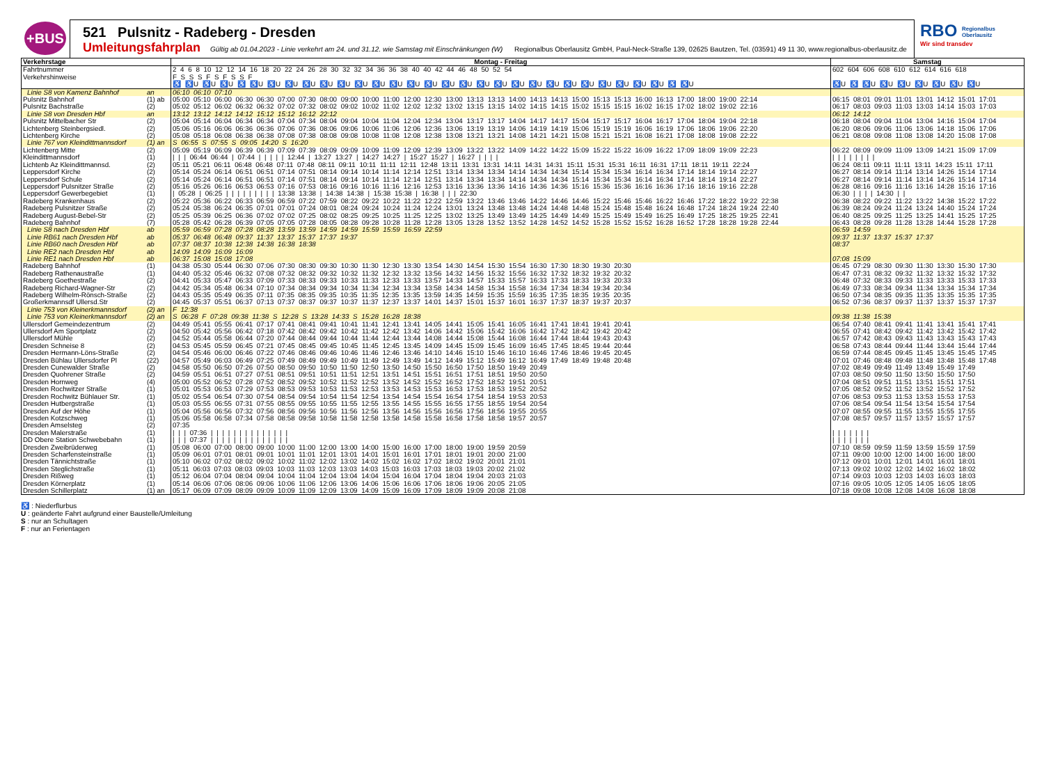+BUS
521 Pulsnitz - Radeberg - Dresden
Umleitungsfahrplan Gültig ab 01.04.2023 - Linie verkehrt am 24. und 31.12. wie Samstag mit Einschränkungen (W) Regionalbus Oberlausitz GmbH, Paul-Neck-Straße 139, 02625 Bautzen, Tel. (03591) 49 11 30, www.regionalbus-oberlausitz.de
RBO Regionalbus
Oberlausitz
Wir sind transdev
| Verkehrstage | | Montag - Freitag | Samstag |
| --- | --- | --- | --- |
| Fahrtnummer | | 2 4 6 8 10 12 12 14 16 18 20 22 24 26 28 30 32 32 34 36 36 38 40 40 42 44 46 48 50 52 54 | 602 604 606 608 610 612 614 616 618 |
| Verkehrshinweise | | F S S S F S F S S F | |
| | | ♿ ♿U ♿U ♿U ♿ ♿U ♿U ♿U ♿U ♿U ♿U ♿U ♿U ♿U ♿U ♿U ♿U ♿U ♿U ♿U ♿U ♿U ♿U ♿U ♿U ♿U ♿U ♿U ♿U ♿ ♿U | ♿U ♿ ♿U ♿U ♿U ♿U ♿U ♿U ♿U |
| Linie S8 von Kamenz Bahnhof | an | 06:10 06:10 07:10 | |
| Pulsnitz Bahnhof | (1) ab | 05:00 05:10 06:00 06:30 06:30 07:00 07:30 08:00 09:00 10:00 11:00 12:00 12:30 13:00 13:13 13:13 14:00 14:13 14:13 15:00 15:13 15:13 16:00 16:13 17:00 18:00 19:00 22:14 | 06:15 08:01 09:01 11:01 13:01 14:12 15:01 17:01 |
| Pulsnitz Bachstraße | (2) | 05:02 05:12 06:02 06:32 06:32 07:02 07:32 08:02 09:02 10:02 11:02 12:02 12:32 13:02 13:15 13:15 14:02 14:15 14:15 15:02 15:15 15:15 16:02 16:15 17:02 18:02 19:02 22:16 | 06:17 08:03 09:03 11:03 13:03 14:14 15:03 17:03 |
| Linie S8 von Dresden Hbf | an | 13:12 13:12 14:12 14:12 15:12 15:12 16:12 22:12 | 06:12 14:12 |
| Pulsnitz Mittelbacher Str | (2) | 05:04 05:14 06:04 06:34 06:34 07:04 07:34 08:04 09:04 10:04 11:04 12:04 12:34 13:04 13:17 13:17 14:04 14:17 14:17 15:04 15:17 15:17 16:04 16:17 17:04 18:04 19:04 22:18 | 06:18 08:04 09:04 11:04 13:04 14:16 15:04 17:04 |
| Lichtenberg Steinbergsiedl. | (2) | 05:06 05:16 06:06 06:36 06:36 07:06 07:36 08:06 09:06 10:06 11:06 12:06 12:36 13:06 13:19 13:19 14:06 14:19 14:19 15:06 15:19 15:19 16:06 16:19 17:06 18:06 19:06 22:20 | 06:20 08:06 09:06 11:06 13:06 14:18 15:06 17:06 |
| Lichtenberg Kirche | (2) | 05:08 05:18 06:08 06:38 06:38 07:08 07:38 08:08 09:08 10:08 11:08 12:08 12:38 13:08 13:21 13:21 14:08 14:21 14:21 15:08 15:21 15:21 16:08 16:21 17:08 18:08 19:08 22:22 | 06:21 08:08 09:08 11:08 13:08 14:20 15:08 17:08 |
| Linie 767 von Kleindittmannsdorf | (1) an | S 06:55 S 07:55 S 09:05 14:20 S 16:20 | |
| Lichtenberg Mitte | (2) | 05:09 05:19 06:09 06:39 06:39 07:09 07:39 08:09 09:09 10:09 11:09 12:09 12:39 13:09 13:22 13:22 14:09 14:22 14:22 15:09 15:22 15:22 16:09 16:22 17:09 18:09 19:09 22:23 | 06:22 08:09 09:09 11:09 13:09 14:21 15:09 17:09 |
| Kleindittmannsdorf | (1) | / / / 06:44 06:44 / 07:44 / / / / / 12:44 / 13:27 13:27 / 14:27 14:27 / 15:27 15:27 / 16:27 / / / / | / / / / / / / / |
| Lichtenb Az Kleindittmannsd. | (2) | 05:11 05:21 06:11 06:48 06:48 07:11 07:48 08:11 09:11 10:11 11:11 12:11 12:48 13:11 13:31 13:31 14:11 14:31 14:31 15:11 15:31 15:31 16:11 16:31 17:11 18:11 19:11 22:24 | 06:24 08:11 09:11 11:11 13:11 14:23 15:11 17:11 |
| Leppersdorf Kirche | (2) | 05:14 05:24 06:14 06:51 06:51 07:14 07:51 08:14 09:14 10:14 11:14 12:14 12:51 13:14 13:34 13:34 14:14 14:34 14:34 15:14 15:34 15:34 16:14 16:34 17:14 18:14 19:14 22:27 | 06:27 08:14 09:14 11:14 13:14 14:26 15:14 17:14 |
| Leppersdorf Schule | (2) | 05:14 05:24 06:14 06:51 06:51 07:14 07:51 08:14 09:14 10:14 11:14 12:14 12:51 13:14 13:34 13:34 14:14 14:34 14:34 15:14 15:34 15:34 16:14 16:34 17:14 18:14 19:14 22:27 | 06:27 08:14 09:14 11:14 13:14 14:26 15:14 17:14 |
| Leppersdorf Pulsnitzer Straße | (2) | 05:16 05:26 06:16 06:53 06:53 07:16 07:53 08:16 09:16 10:16 11:16 12:16 12:53 13:16 13:36 13:36 14:16 14:36 14:36 15:16 15:36 15:36 16:16 16:36 17:16 18:16 19:16 22:28 | 06:28 08:16 09:16 11:16 13:16 14:28 15:16 17:16 |
| Leppersdorf Gewerbegebiet | (1) | / 05:28 / 06:25 / / / / / / / / / 13:38 13:38 / 14:38 14:38 / 15:38 15:38 / 16:38 / / / 22:30 | 06:30 / / / / 14:30 / / |
| Radeberg Krankenhaus | (2) | 05:22 05:36 06:22 06:33 06:59 06:59 07:22 07:59 08:22 09:22 10:22 11:22 12:22 12:59 13:22 13:46 13:46 14:22 14:46 14:46 15:22 15:46 15:46 16:22 16:46 17:22 18:22 19:22 22:38 | 06:38 08:22 09:22 11:22 13:22 14:38 15:22 17:22 |
| Radeberg Pulsnitzer Straße | (2) | 05:24 05:38 06:24 06:35 07:01 07:01 07:24 08:01 08:24 09:24 10:24 11:24 12:24 13:01 13:24 13:48 13:48 14:24 14:48 14:48 15:24 15:48 15:48 16:24 16:48 17:24 18:24 19:24 22:40 | 06:39 08:24 09:24 11:24 13:24 14:40 15:24 17:24 |
| Radeberg August-Bebel-Str | (2) | 05:25 05:39 06:25 06:36 07:02 07:02 07:25 08:02 08:25 09:25 10:25 11:25 12:25 13:02 13:25 13:49 13:49 14:25 14:49 14:49 15:25 15:49 15:49 16:25 16:49 17:25 18:25 19:25 22:41 | 06:40 08:25 09:25 11:25 13:25 14:41 15:25 17:25 |
| Radeberg Bahnhof | (7) | 05:28 05:42 06:28 06:39 07:05 07:05 07:28 08:05 08:28 09:28 10:28 11:28 12:28 13:05 13:28 13:52 13:52 14:28 14:52 14:52 15:28 15:52 15:52 16:28 16:52 17:28 18:28 19:28 22:44 | 06:43 08:28 09:28 11:28 13:28 14:44 15:28 17:28 |
| Linie S8 nach Dresden Hbf | ab | 05:59 06:59 07:28 07:28 08:28 13:59 13:59 14:59 14:59 15:59 15:59 16:59 22:59 | 06:59 14:59 |
| Linie RB61 nach Dresden Hbf | ab | 05:37 06:48 06:48 09:37 11:37 13:37 15:37 17:37 19:37 | 09:37 11:37 13:37 15:37 17:37 |
| Linie RB60 nach Dresden Hbf | ab | 07:37 08:37 10:38 12:38 14:38 16:38 18:38 | 08:37 |
| Linie RE2 nach Dresden Hbf | ab | 14:09 14:09 16:09 16:09 | |
| Linie RE1 nach Dresden Hbf | ab | 06:37 15:08 15:08 17:08 | 07:08 15:09 |
| Radeberg Bahnhof | (1) | 04:38 05:30 05:44 06:30 07:06 07:30 08:30 09:30 10:30 11:30 12:30 13:30 13:54 14:30 14:54 15:30 15:54 16:30 17:30 18:30 19:30 20:30 | 06:45 07:29 08:30 09:30 11:30 13:30 15:30 17:30 |
| Radeberg Rathenaustraße | (1) | 04:40 05:32 05:46 06:32 07:08 07:32 08:32 09:32 10:32 11:32 12:32 13:32 13:56 14:32 14:56 15:32 15:56 16:32 17:32 18:32 19:32 20:32 | 06:47 07:31 08:32 09:32 11:32 13:32 15:32 17:32 |
| Radeberg Goethestraße | (2) | 04:41 05:33 05:47 06:33 07:09 07:33 08:33 09:33 10:33 11:33 12:33 13:33 13:57 14:33 14:57 15:33 15:57 16:33 17:33 18:33 19:33 20:33 | 06:48 07:32 08:33 09:33 11:33 13:33 15:33 17:33 |
| Radeberg Richard-Wagner-Str | (2) | 04:42 05:34 05:48 06:34 07:10 07:34 08:34 09:34 10:34 11:34 12:34 13:34 13:58 14:34 14:58 15:34 15:58 16:34 17:34 18:34 19:34 20:34 | 06:49 07:33 08:34 09:34 11:34 13:34 15:34 17:34 |
| Radeberg Wilhelm-Rönsch-Straße | (2) | 04:43 05:35 05:49 06:35 07:11 07:35 08:35 09:35 10:35 11:35 12:35 13:35 13:59 14:35 14:59 15:35 15:59 16:35 17:35 18:35 19:35 20:35 | 06:50 07:34 08:35 09:35 11:35 13:35 15:35 17:35 |
| Großerkmannsdf Ullersd.Str | (2) | 04:45 05:37 05:51 06:37 07:13 07:37 08:37 09:37 10:37 11:37 12:37 13:37 14:01 14:37 15:01 15:37 16:01 16:37 17:37 18:37 19:37 20:37 | 06:52 07:36 08:37 09:37 11:37 13:37 15:37 17:37 |
| Linie 753 von Kleinerkmannsdorf | (2) an | F 12:38 | |
| Linie 753 von Kleinerkmannsdorf | (2) an | S 06:28 F 07:28 09:38 11:38 S 12:28 S 13:28 14:33 S 15:28 16:28 18:38 | 09:38 11:38 15:38 |
| Ullersdorf Gemeindezentrum | (2) | 04:49 05:41 05:55 06:41 07:17 07:41 08:41 09:41 10:41 11:41 12:41 13:41 14:05 14:41 15:05 15:41 16:05 16:41 17:41 18:41 19:41 20:41 | 06:54 07:40 08:41 09:41 11:41 13:41 15:41 17:41 |
| Ullersdorf Am Sportplatz | (2) | 04:50 05:42 05:56 06:42 07:18 07:42 08:42 09:42 10:42 11:42 12:42 13:42 14:06 14:42 15:06 15:42 16:06 16:42 17:42 18:42 19:42 20:42 | 06:55 07:41 08:42 09:42 11:42 13:42 15:42 17:42 |
| Ullersdorf Mühle | (2) | 04:52 05:44 05:58 06:44 07:20 07:44 08:44 09:44 10:44 11:44 12:44 13:44 14:08 14:44 15:08 15:44 16:08 16:44 17:44 18:44 19:43 20:43 | 06:57 07:42 08:43 09:43 11:43 13:43 15:43 17:43 |
| Dresden Schneise 8 | (2) | 04:53 05:45 05:59 06:45 07:21 07:45 08:45 09:45 10:45 11:45 12:45 13:45 14:09 14:45 15:09 15:45 16:09 16:45 17:45 18:45 19:44 20:44 | 06:58 07:43 08:44 09:44 11:44 13:44 15:44 17:44 |
| Dresden Hermann-Löns-Straße | (2) | 04:54 05:46 06:00 06:46 07:22 07:46 08:46 09:46 10:46 11:46 12:46 13:46 14:10 14:46 15:10 15:46 16:10 16:46 17:46 18:46 19:45 20:45 | 06:59 07:44 08:45 09:45 11:45 13:45 15:45 17:45 |
| Dresden Bühlau Ullersdorfer Pl | (22) | 04:57 05:49 06:03 06:49 07:25 07:49 08:49 09:49 10:49 11:49 12:49 13:49 14:12 14:49 15:12 15:49 16:12 16:49 17:49 18:49 19:48 20:48 | 07:01 07:46 08:48 09:48 11:48 13:48 15:48 17:48 |
| Dresden Cunewalder Straße | (2) | 04:58 05:50 06:50 07:26 07:50 08:50 09:50 10:50 11:50 12:50 13:50 14:50 15:50 16:50 17:50 18:50 19:49 20:49 | 07:02 08:49 09:49 11:49 13:49 15:49 17:49 |
| Dresden Quohrener Straße | (2) | 04:59 05:51 06:51 07:27 07:51 08:51 09:51 10:51 11:51 12:51 13:51 14:51 15:51 16:51 17:51 18:51 19:50 20:50 | 07:03 08:50 09:50 11:50 13:50 15:50 17:50 |
| Dresden Hornweg | (4) | 05:00 05:52 06:52 07:28 07:52 08:52 09:52 10:52 11:52 12:52 13:52 14:52 15:52 16:52 17:52 18:52 19:51 20:51 | 07:04 08:51 09:51 11:51 13:51 15:51 17:51 |
| Dresden Rochwitzer Straße | (1) | 05:01 05:53 06:53 07:29 07:53 08:53 09:53 10:53 11:53 12:53 13:53 14:53 15:53 16:53 17:53 18:53 19:52 20:52 | 07:05 08:52 09:52 11:52 13:52 15:52 17:52 |
| Dresden Rochwitz Bühlauer Str. | (1) | 05:02 05:54 06:54 07:30 07:54 08:54 09:54 10:54 11:54 12:54 13:54 14:54 15:54 16:54 17:54 18:54 19:53 20:53 | 07:06 08:53 09:53 11:53 13:53 15:53 17:53 |
| Dresden Hutbergstraße | (1) | 05:03 05:55 06:55 07:31 07:55 08:55 09:55 10:55 11:55 12:55 13:55 14:55 15:55 16:55 17:55 18:55 19:54 20:54 | 07:06 08:54 09:54 11:54 13:54 15:54 17:54 |
| Dresden Auf der Höhe | (1) | 05:04 05:56 06:56 07:32 07:56 08:56 09:56 10:56 11:56 12:56 13:56 14:56 15:56 16:56 17:56 18:56 19:55 20:55 | 07:07 08:55 09:55 11:55 13:55 15:55 17:55 |
| Dresden Kotzschweg | (1) | 05:06 05:58 06:58 07:34 07:58 08:58 09:58 10:58 11:58 12:58 13:58 14:58 15:58 16:58 17:58 18:58 19:57 20:57 | 07:08 08:57 09:57 11:57 13:57 15:57 17:57 |
| Dresden Amselsteg | (2) | 07:35 | |
| Dresden Malerstraße | (1) | / / / 07:36 / / / / / / / / / / / / / / | / / / / / / / |
| DD Obere Station Schwebebahn | (1) | / / / 07:37 / / / / / / / / / / / / / / | / / / / / / / |
| Dresden Zweibrüderweg | (1) | 05:08 06:00 07:00 08:00 09:00 10:00 11:00 12:00 13:00 14:00 15:00 16:00 17:00 18:00 19:00 19:59 20:59 | 07:10 08:59 09:59 11:59 13:59 15:59 17:59 |
| Dresden Scharfensteinstraße | (1) | 05:09 06:01 07:01 08:01 09:01 10:01 11:01 12:01 13:01 14:01 15:01 16:01 17:01 18:01 19:01 20:00 21:00 | 07:11 09:00 10:00 12:00 14:00 16:00 18:00 |
| Dresden Tännichtstraße | (1) | 05:10 06:02 07:02 08:02 09:02 10:02 11:02 12:02 13:02 14:02 15:02 16:02 17:02 18:02 19:02 20:01 21:01 | 07:12 09:01 10:01 12:01 14:01 16:01 18:01 |
| Dresden Steglichstraße | (1) | 05:11 06:03 07:03 08:03 09:03 10:03 11:03 12:03 13:03 14:03 15:03 16:03 17:03 18:03 19:03 20:02 21:02 | 07:13 09:02 10:02 12:02 14:02 16:02 18:02 |
| Dresden Rißweg | (1) | 05:12 06:04 07:04 08:04 09:04 10:04 11:04 12:04 13:04 14:04 15:04 16:04 17:04 18:04 19:04 20:03 21:03 | 07:14 09:03 10:03 12:03 14:03 16:03 18:03 |
| Dresden Körnerplatz | (1) | 05:14 06:06 07:06 08:06 09:06 10:06 11:06 12:06 13:06 14:06 15:06 16:06 17:06 18:06 19:06 20:05 21:05 | 07:16 09:05 10:05 12:05 14:05 16:05 18:05 |
| Dresden Schillerplatz | (1) an | 05:17 06:09 07:09 08:09 09:09 10:09 11:09 12:09 13:09 14:09 15:09 16:09 17:09 18:09 19:09 20:08 21:08 | 07:18 09:08 10:08 12:08 14:08 16:08 18:08 |
♿ : Niederflurbus
U : geänderte Fahrt aufgrund einer Baustelle/Umleitung
S : nur an Schultagen
F : nur an Ferientagen